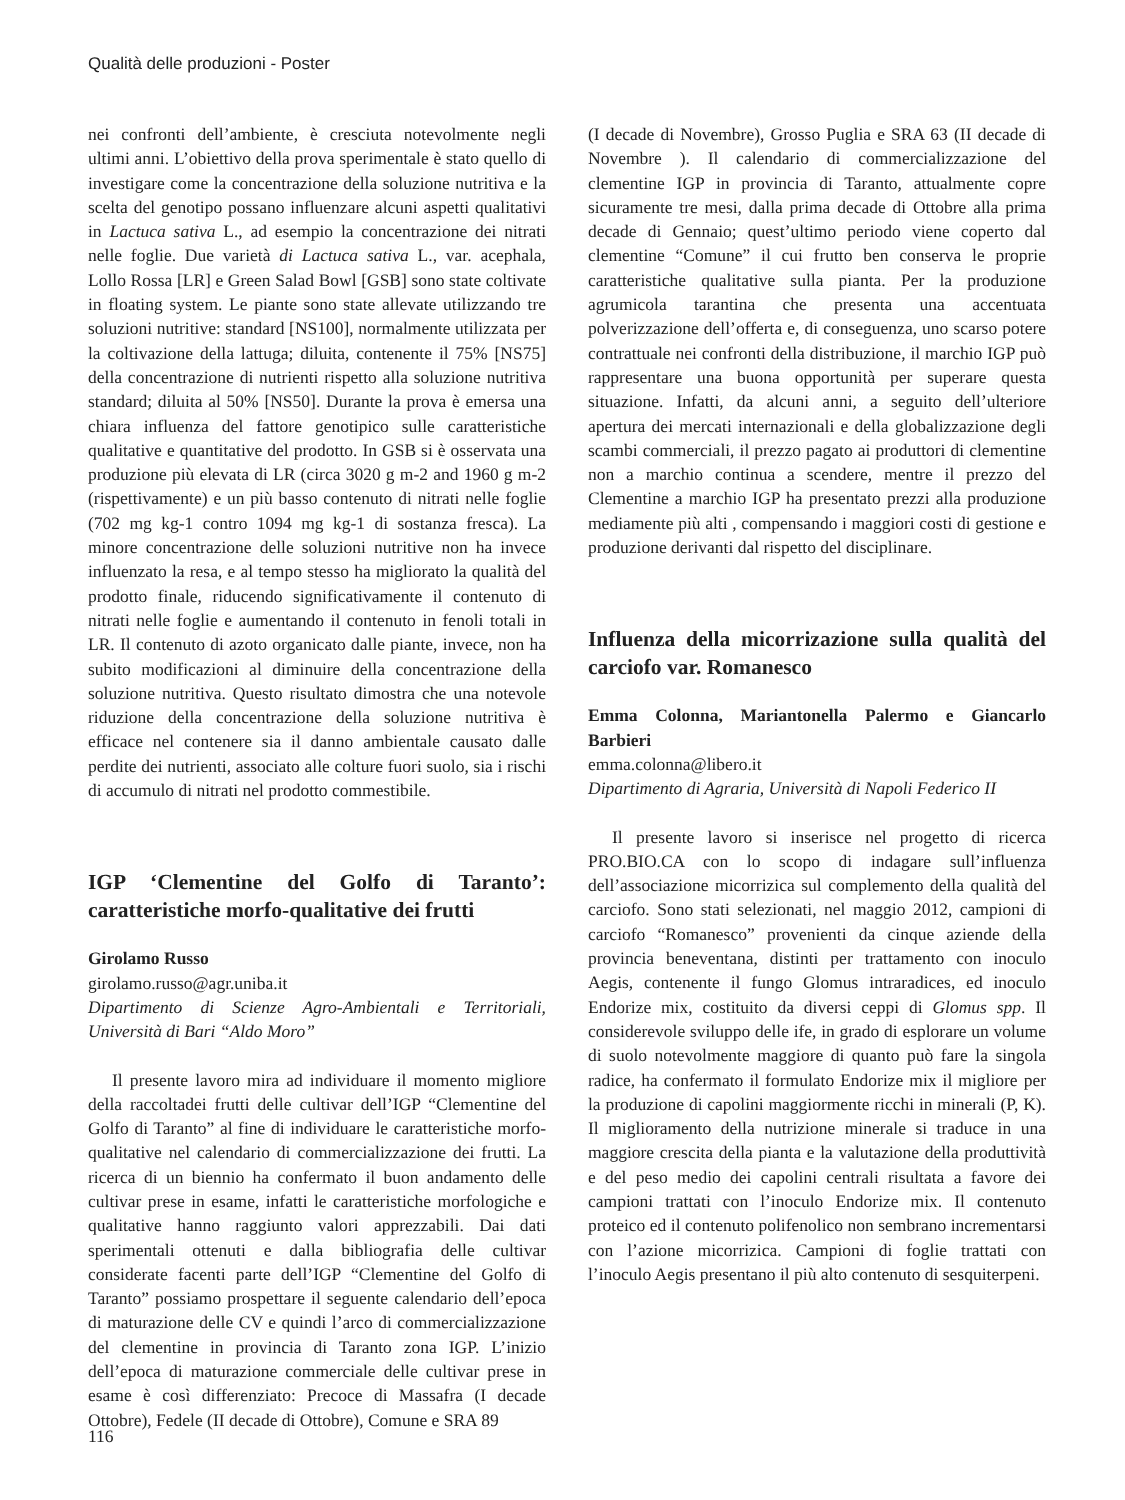Qualità delle produzioni - Poster
nei confronti dell’ambiente, è cresciuta notevolmente negli ultimi anni. L’obiettivo della prova sperimentale è stato quello di investigare come la concentrazione della soluzione nutritiva e la scelta del genotipo possano influenzare alcuni aspetti qualitativi in Lactuca sativa L., ad esempio la concentrazione dei nitrati nelle foglie. Due varietà di Lactuca sativa L., var. acephala, Lollo Rossa [LR] e Green Salad Bowl [GSB] sono state coltivate in floating system. Le piante sono state allevate utilizzando tre soluzioni nutritive: standard [NS100], normalmente utilizzata per la coltivazione della lattuga; diluita, contenente il 75% [NS75] della concentrazione di nutrienti rispetto alla soluzione nutritiva standard; diluita al 50% [NS50]. Durante la prova è emersa una chiara influenza del fattore genotipico sulle caratteristiche qualitative e quantitative del prodotto. In GSB si è osservata una produzione più elevata di LR (circa 3020 g m-2 and 1960 g m-2 (rispettivamente) e un più basso contenuto di nitrati nelle foglie (702 mg kg-1 contro 1094 mg kg-1 di sostanza fresca). La minore concentrazione delle soluzioni nutritive non ha invece influenzato la resa, e al tempo stesso ha migliorato la qualità del prodotto finale, riducendo significativamente il contenuto di nitrati nelle foglie e aumentando il contenuto in fenoli totali in LR. Il contenuto di azoto organicato dalle piante, invece, non ha subito modificazioni al diminuire della concentrazione della soluzione nutritiva. Questo risultato dimostra che una notevole riduzione della concentrazione della soluzione nutritiva è efficace nel contenere sia il danno ambientale causato dalle perdite dei nutrienti, associato alle colture fuori suolo, sia i rischi di accumulo di nitrati nel prodotto commestibile.
IGP ‘Clementine del Golfo di Taranto’: caratteristiche morfo-qualitative dei frutti
Girolamo Russo
girolamo.russo@agr.uniba.it
Dipartimento di Scienze Agro-Ambientali e Territoriali, Università di Bari “Aldo Moro”
Il presente lavoro mira ad individuare il momento migliore della raccoltadei frutti delle cultivar dell’IGP “Clementine del Golfo di Taranto” al fine di individuare le caratteristiche morfo-qualitative nel calendario di commercializzazione dei frutti. La ricerca di un biennio ha confermato il buon andamento delle cultivar prese in esame, infatti le caratteristiche morfologiche e qualitative hanno raggiunto valori apprezzabili. Dai dati sperimentali ottenuti e dalla bibliografia delle cultivar considerate facenti parte dell’IGP “Clementine del Golfo di Taranto” possiamo prospettare il seguente calendario dell’epoca di maturazione delle CV e quindi l’arco di commercializzazione del clementine in provincia di Taranto zona IGP. L’inizio dell’epoca di maturazione commerciale delle cultivar prese in esame è così differenziato: Precoce di Massafra (I decade Ottobre), Fedele (II decade di Ottobre), Comune e SRA 89
(I decade di Novembre), Grosso Puglia e SRA 63 (II decade di Novembre ). Il calendario di commercializzazione del clementine IGP in provincia di Taranto, attualmente copre sicuramente tre mesi, dalla prima decade di Ottobre alla prima decade di Gennaio; quest’ultimo periodo viene coperto dal clementine “Comune” il cui frutto ben conserva le proprie caratteristiche qualitative sulla pianta. Per la produzione agrumicola tarantina che presenta una accentuata polverizzazione dell’offerta e, di conseguenza, uno scarso potere contrattuale nei confronti della distribuzione, il marchio IGP può rappresentare una buona opportunità per superare questa situazione. Infatti, da alcuni anni, a seguito dell’ulteriore apertura dei mercati internazionali e della globalizzazione degli scambi commerciali, il prezzo pagato ai produttori di clementine non a marchio continua a scendere, mentre il prezzo del Clementine a marchio IGP ha presentato prezzi alla produzione mediamente più alti , compensando i maggiori costi di gestione e produzione derivanti dal rispetto del disciplinare.
Influenza della micorrizazione sulla qualità del carciofo var. Romanesco
Emma Colonna, Mariantonella Palermo e Giancarlo Barbieri
emma.colonna@libero.it
Dipartimento di Agraria, Università di Napoli Federico II
Il presente lavoro si inserisce nel progetto di ricerca PRO.BIO.CA con lo scopo di indagare sull’influenza dell’associazione micorrizica sul complemento della qualità del carciofo. Sono stati selezionati, nel maggio 2012, campioni di carciofo “Romanesco” provenienti da cinque aziende della provincia beneventana, distinti per trattamento con inoculo Aegis, contenente il fungo Glomus intraradices, ed inoculo Endorize mix, costituito da diversi ceppi di Glomus spp. Il considerevole sviluppo delle ife, in grado di esplorare un volume di suolo notevolmente maggiore di quanto può fare la singola radice, ha confermato il formulato Endorize mix il migliore per la produzione di capolini maggiormente ricchi in minerali (P, K). Il miglioramento della nutrizione minerale si traduce in una maggiore crescita della pianta e la valutazione della produttività e del peso medio dei capolini centrali risultata a favore dei campioni trattati con l’inoculo Endorize mix. Il contenuto proteico ed il contenuto polifenolico non sembrano incrementarsi con l’azione micorrizica. Campioni di foglie trattati con l’inoculo Aegis presentano il più alto contenuto di sesquiterpeni.
116